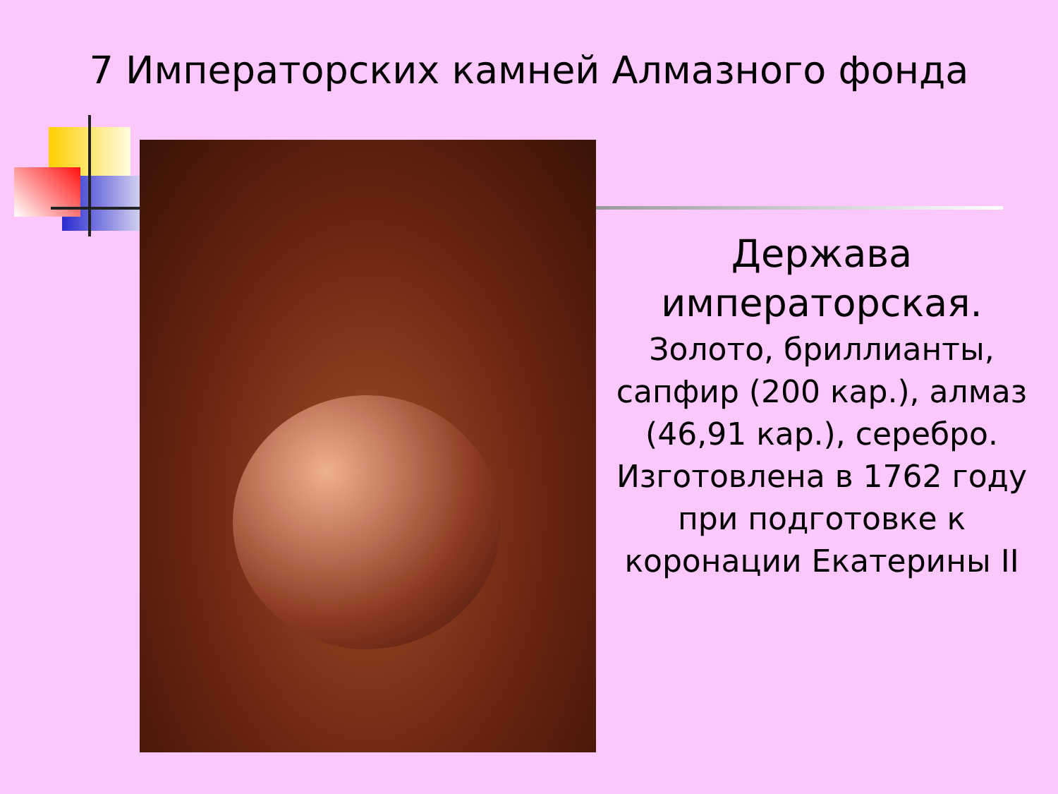7 Императорских камней Алмазного фонда
Держава императорская.
Золото, бриллианты, сапфир (200 кар.), алмаз (46,91 кар.), серебро. Изготовлена в 1762 году при подготовке к коронации Екатерины II